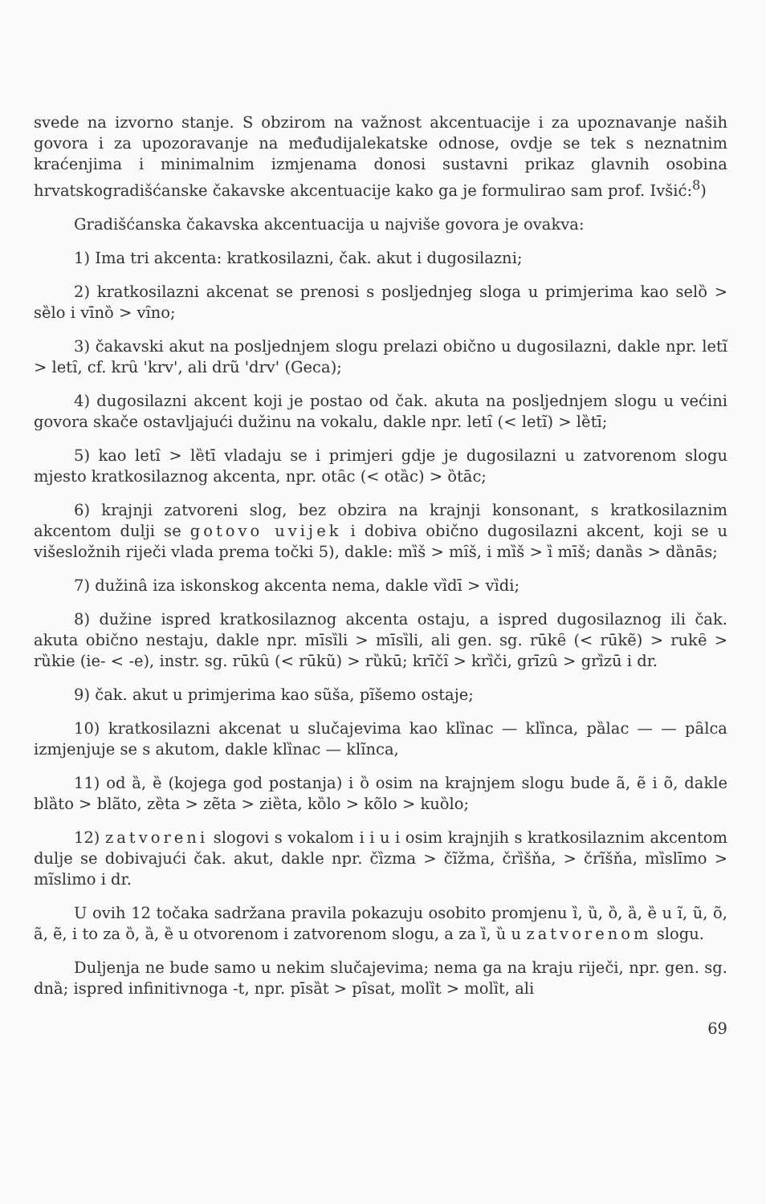svede na izvorno stanje. S obzirom na važnost akcentuacije i za upoznavanje naših govora i za upozoravanje na međudijalekatske odnose, ovdje se tek s neznatnim kraćenjima i minimalnim izmjenama donosi sustavni prikaz glavnih osobina hrvatskogradišćanske čakavske akcentuacije kako ga je formulirao sam prof. Ivšić:<sup>8</sup>)
Gradišćanska čakavska akcentuacija u najviše govora je ovakva:
1) Ima tri akcenta: kratkosilazni, čak. akut i dugosilazni;
2) kratkosilazni akcenat se prenosi s posljednjeg sloga u primjerima kao selȍ > sȅlo i vīnȍ > vȋno;
3) čakavski akut na posljednjem slogu prelazi obično u dugosilazni, dakle npr. letĩ > letȋ, cf. krȗ 'krv', ali drũ 'drv' (Geca);
4) dugosilazni akcent koji je postao od čak. akuta na posljednjem slogu u većini govora skače ostavljajući dužinu na vokalu, dakle npr. letȋ (< letĩ) > lȅtī;
5) kao letȋ > lȅtī vladaju se i primjeri gdje je dugosilazni u zatvorenom slogu mjesto kratkosilaznog akcenta, npr. otȃc (< otȁc) > ȍtāc;
6) krajnji zatvoreni slog, bez obzira na krajnji konsonant, s kratkosilaznim akcentom dulji se gotovo uvijek i dobiva obično dugosilazni akcent, koji se u višesložnih riječi vlada prema točki 5), dakle: mȉš > mȋš, i mȉš > ȉ mīš; danȁs > dȁnās;
7) dužinâ iza iskonskog akcenta nema, dakle vȉdī > vȉdi;
8) dužine ispred kratkosilaznog akcenta ostaju, a ispred dugosilaznog ili čak. akuta obično nestaju, dakle npr. mīsȉli > mīsȉli, ali gen. sg. rūkȇ (< rūkẽ) > rukȇ > rȕkie (ie- < -e), instr. sg. rūkȗ (< rūkũ) > rȕkū; krīčȋ > krȉči, grīzȗ > grȉzū i dr.
9) čak. akut u primjerima kao sũša, pĩšemo ostaje;
10) kratkosilazni akcenat u slučajevima kao klȉnac — klȉnca, pȁlac — — pȃlca izmjenjuje se s akutom, dakle klȉnac — klĩnca,
11) od ȁ, ȅ (kojega god postanja) i ȍ osim na krajnjem slogu bude ã, ẽ i õ, dakle blȁto > blãto, zȅta > zẽta > ziȅta, kȍlo > kõlo > kuȍlo;
12) zatvoreni slogovi s vokalom i i u i osim krajnjih s kratkosilaznim akcentom dulje se dobivajući čak. akut, dakle npr. čȉzma > čĩžma, črȉšňa, > črĩšňa, mȉslīmo > mĩslimo i dr.
U ovih 12 točaka sadržana pravila pokazuju osobito promjenu ȉ, ȕ, ȍ, ȁ, ȅ u ĩ, ũ, õ, ã, ẽ, i to za ȍ, ȁ, ȅ u otvorenom i zatvorenom slogu, a za ȉ, ȕ u zatvorenom slogu.
Duljenja ne bude samo u nekim slučajevima; nema ga na kraju riječi, npr. gen. sg. dnȁ; ispred infinitivnoga -t, npr. pīsȁt > pȋsat, molȉt > molȉt, ali
69